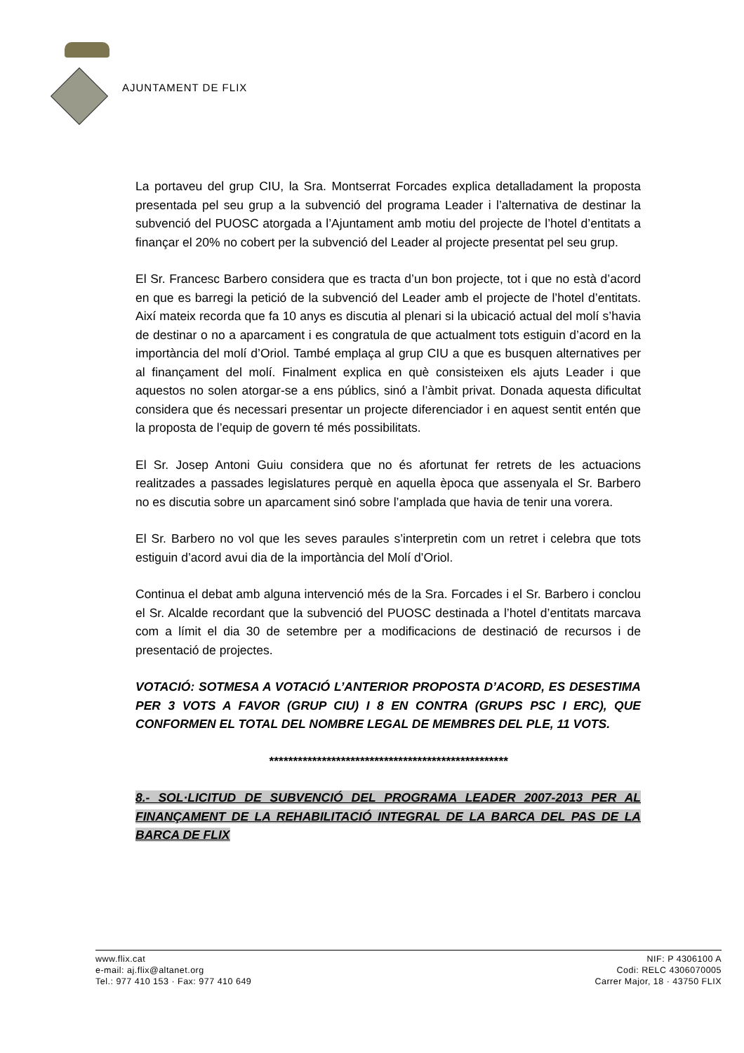AJUNTAMENT DE FLIX
La portaveu del grup CIU, la Sra. Montserrat Forcades explica detalladament la proposta presentada pel seu grup a la subvenció del programa Leader i l’alternativa de destinar la subvenció del PUOSC atorgada a l’Ajuntament amb motiu del projecte de l’hotel d’entitats a finançar el 20% no cobert per la subvenció del Leader al projecte presentat pel seu grup.
El Sr. Francesc Barbero considera que es tracta d’un bon projecte, tot i que no està d’acord en que es barregi la petició de la subvenció del Leader amb el projecte de l’hotel d’entitats. Així mateix recorda que fa 10 anys es discutia al plenari si la ubicació actual del molí s’havia de destinar o no a aparcament i es congratula de que actualment tots estiguin d’acord en la importància del molí d’Oriol. També emplaça al grup CIU a que es busquen alternatives per al finançament del molí. Finalment explica en què consisteixen els ajuts Leader i que aquestos no solen atorgar-se a ens públics, sinó a l’àmbit privat. Donada aquesta dificultat considera que és necessari presentar un projecte diferenciador i en aquest sentit entén que la proposta de l’equip de govern té més possibilitats.
El Sr. Josep Antoni Guiu considera que no és afortunat fer retrets de les actuacions realitzades a passades legislatures perquè en aquella època que assenyala el Sr. Barbero no es discutia sobre un aparcament sinó sobre l’amplada que havia de tenir una vorera.
El Sr. Barbero no vol que les seves paraules s’interpretin com un retret i celebra que tots estiguin d’acord avui dia de la importància del Molí d’Oriol.
Continua el debat amb alguna intervenció més de la Sra. Forcades i el Sr. Barbero i conclou el Sr. Alcalde recordant que la subvenció del PUOSC destinada a l’hotel d’entitats marcava com a límit el dia 30 de setembre per a modificacions de destinació de recursos i de presentació de projectes.
VOTACIÓ: SOTMESA A VOTACIÓ L’ANTERIOR PROPOSTA D’ACORD, ES DESESTIMA PER 3 VOTS A FAVOR (GRUP CIU) I 8 EN CONTRA (GRUPS PSC I ERC), QUE CONFORMEN EL TOTAL DEL NOMBRE LEGAL DE MEMBRES DEL PLE, 11 VOTS.
**************************************************
8.- SOL·LICITUD DE SUBVENCIÓ DEL PROGRAMA LEADER 2007-2013 PER AL FINANÇAMENT DE LA REHABILITACIÓ INTEGRAL DE LA BARCA DEL PAS DE LA BARCA DE FLIX
www.flix.cat
e-mail: aj.flix@altanet.org
Tel.: 977 410 153 · Fax: 977 410 649
NIF: P 4306100 A
Codi: RELC 4306070005
Carrer Major, 18 · 43750 FLIX